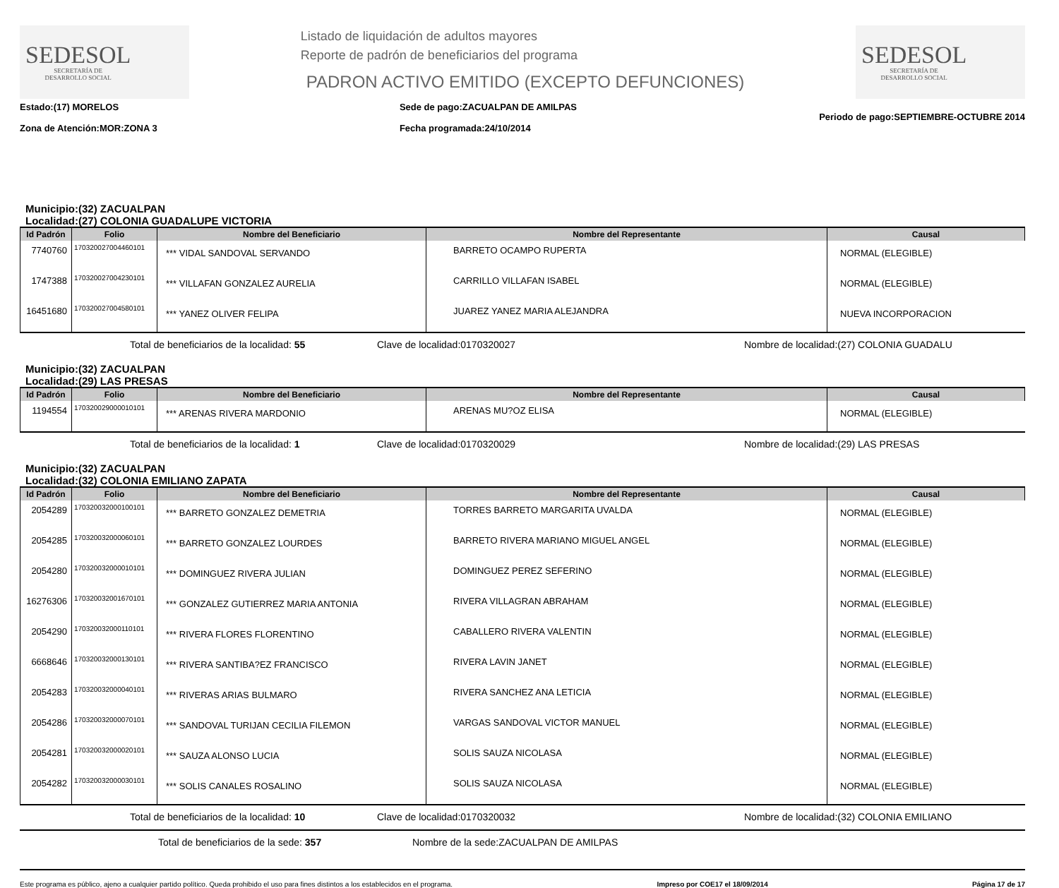SEDESOL
SECRETARÍA DE
DESARROLLO SOCIAL
Listado de liquidación de adultos mayores
Reporte de padrón de beneficiarios del programa
PADRON ACTIVO EMITIDO (EXCEPTO DEFUNCIONES)
SEDESOL
SECRETARÍA DE
DESARROLLO SOCIAL
Estado:(17) MORELOS
Zona de Atención:MOR:ZONA 3
Sede de pago:ZACUALPAN DE AMILPAS
Fecha programada:24/10/2014
Periodo de pago:SEPTIEMBRE-OCTUBRE 2014
Municipio:(32) ZACUALPAN
Localidad:(27) COLONIA GUADALUPE VICTORIA
| Id Padrón | Folio | Nombre del Beneficiario | Nombre del Representante | Causal |
| --- | --- | --- | --- | --- |
| 7740760 | 170320027004460101 | *** VIDAL SANDOVAL SERVANDO | BARRETO OCAMPO RUPERTA | NORMAL (ELEGIBLE) |
| 1747388 | 170320027004230101 | *** VILLAFAN GONZALEZ AURELIA | CARRILLO VILLAFAN ISABEL | NORMAL (ELEGIBLE) |
| 16451680 | 170320027004580101 | *** YANEZ OLIVER FELIPA | JUAREZ YANEZ MARIA ALEJANDRA | NUEVA INCORPORACION |
Total de beneficiarios de la localidad: 55 Clave de localidad:0170320027 Nombre de localidad:(27) COLONIA GUADALU
Municipio:(32) ZACUALPAN
Localidad:(29) LAS PRESAS
| Id Padrón | Folio | Nombre del Beneficiario | Nombre del Representante | Causal |
| --- | --- | --- | --- | --- |
| 1194554 | 170320029000010101 | *** ARENAS RIVERA MARDONIO | ARENAS MU?OZ ELISA | NORMAL (ELEGIBLE) |
Total de beneficiarios de la localidad: 1 Clave de localidad:0170320029 Nombre de localidad:(29) LAS PRESAS
Municipio:(32) ZACUALPAN
Localidad:(32) COLONIA EMILIANO ZAPATA
| Id Padrón | Folio | Nombre del Beneficiario | Nombre del Representante | Causal |
| --- | --- | --- | --- | --- |
| 2054289 | 170320032000100101 | *** BARRETO GONZALEZ DEMETRIA | TORRES BARRETO MARGARITA UVALDA | NORMAL (ELEGIBLE) |
| 2054285 | 170320032000060101 | *** BARRETO GONZALEZ LOURDES | BARRETO RIVERA MARIANO MIGUEL ANGEL | NORMAL (ELEGIBLE) |
| 2054280 | 170320032000010101 | *** DOMINGUEZ RIVERA JULIAN | DOMINGUEZ PEREZ SEFERINO | NORMAL (ELEGIBLE) |
| 16276306 | 170320032001670101 | *** GONZALEZ GUTIERREZ MARIA ANTONIA | RIVERA VILLAGRAN ABRAHAM | NORMAL (ELEGIBLE) |
| 2054290 | 170320032000110101 | *** RIVERA FLORES FLORENTINO | CABALLERO RIVERA VALENTIN | NORMAL (ELEGIBLE) |
| 6668646 | 170320032000130101 | *** RIVERA SANTIBA?EZ FRANCISCO | RIVERA LAVIN JANET | NORMAL (ELEGIBLE) |
| 2054283 | 170320032000040101 | *** RIVERAS ARIAS BULMARO | RIVERA SANCHEZ ANA LETICIA | NORMAL (ELEGIBLE) |
| 2054286 | 170320032000070101 | *** SANDOVAL TURIJAN CECILIA FILEMON | VARGAS SANDOVAL VICTOR MANUEL | NORMAL (ELEGIBLE) |
| 2054281 | 170320032000020101 | *** SAUZA ALONSO LUCIA | SOLIS SAUZA NICOLASA | NORMAL (ELEGIBLE) |
| 2054282 | 170320032000030101 | *** SOLIS CANALES ROSALINO | SOLIS SAUZA NICOLASA | NORMAL (ELEGIBLE) |
Total de beneficiarios de la localidad: 10 Clave de localidad:0170320032 Nombre de localidad:(32) COLONIA EMILIANO
Total de beneficiarios de la sede: 357 Nombre de la sede:ZACUALPAN DE AMILPAS
Este programa es público, ajeno a cualquier partido político. Queda prohibido el uso para fines distintos a los establecidos en el programa. Impreso por COE17 el 18/09/2014 Página 17 de 17